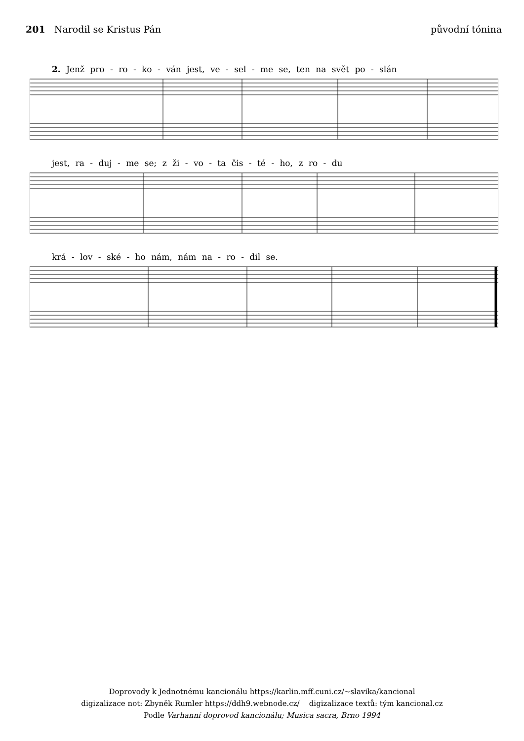201 Narodil se Kristus Pán původní tónina
2. Jenž pro - ro - ko - ván jest, ve - sel - me se, ten na svět po - slán
jest, ra - duj - me se; z ži - vo - ta čis - té - ho, z ro - du
krá - lov - ské - ho nám, nám na - ro - dil se.
Doprovody k Jednotnému kancionálu https://karlin.mff.cuni.cz/~slavika/kancional
digizalizace not: Zbyněk Rumler https://ddh9.webnode.cz/ digizalizace textů: tým kancional.cz
Podle Varhanní doprovod kancionálu; Musica sacra, Brno 1994